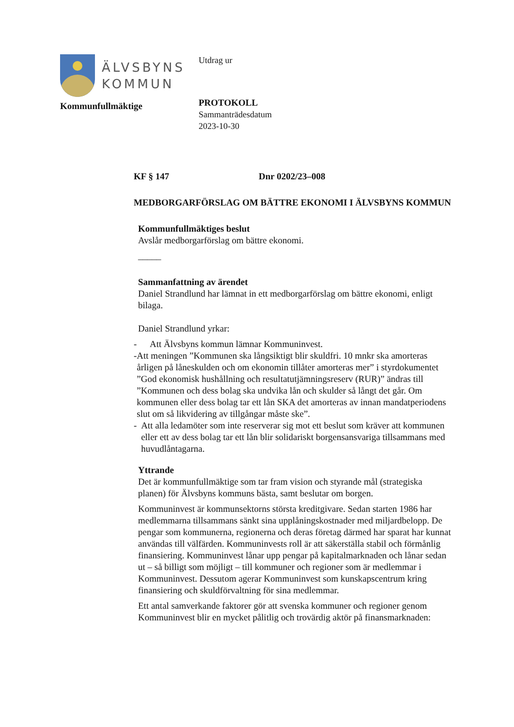ÄLVSBYNS
KOMMUN
Kommunfullmäktige
Utdrag ur
PROTOKOLL
Sammanträdesdatum
2023-10-30
KF § 147 Dnr 0202/23–008
MEDBORGARFÖRSLAG OM BÄTTRE EKONOMI I ÄLVSBYNS KOMMUN
Kommunfullmäktiges beslut
Avslår medborgarförslag om bättre ekonomi.
_____
Sammanfattning av ärendet
Daniel Strandlund har lämnat in ett medborgarförslag om bättre ekonomi, enligt bilaga.
Daniel Strandlund yrkar:
- Att Älvsbyns kommun lämnar Kommuninvest.
- Att meningen ”Kommunen ska långsiktigt blir skuldfri. 10 mnkr ska amorteras årligen på låneskulden och om ekonomin tillåter amorteras mer” i styrdokumentet ”God ekonomisk hushållning och resultatutjämningsreserv (RUR)” ändras till ”Kommunen och dess bolag ska undvika lån och skulder så långt det går. Om kommunen eller dess bolag tar ett lån SKA det amorteras av innan mandatperiodens slut om så likvidering av tillgångar måste ske”.
- Att alla ledamöter som inte reserverar sig mot ett beslut som kräver att kommunen eller ett av dess bolag tar ett lån blir solidariskt borgensansvariga tillsammans med huvudlåntagarna.
Yttrande
Det är kommunfullmäktige som tar fram vision och styrande mål (strategiska planen) för Älvsbyns kommuns bästa, samt beslutar om borgen.
Kommuninvest är kommunsektorns största kreditgivare. Sedan starten 1986 har medlemmarna tillsammans sänkt sina upplåningskostnader med miljardbelopp. De pengar som kommunerna, regionerna och deras företag därmed har sparat har kunnat användas till välfärden. Kommuninvests roll är att säkerställa stabil och förmånlig finansiering. Kommuninvest lånar upp pengar på kapitalmarknaden och lånar sedan ut – så billigt som möjligt – till kommuner och regioner som är medlemmar i Kommuninvest. Dessutom agerar Kommuninvest som kunskapscentrum kring finansiering och skuldförvaltning för sina medlemmar.
Ett antal samverkande faktorer gör att svenska kommuner och regioner genom Kommuninvest blir en mycket pålitlig och trovärdig aktör på finansmarknaden: